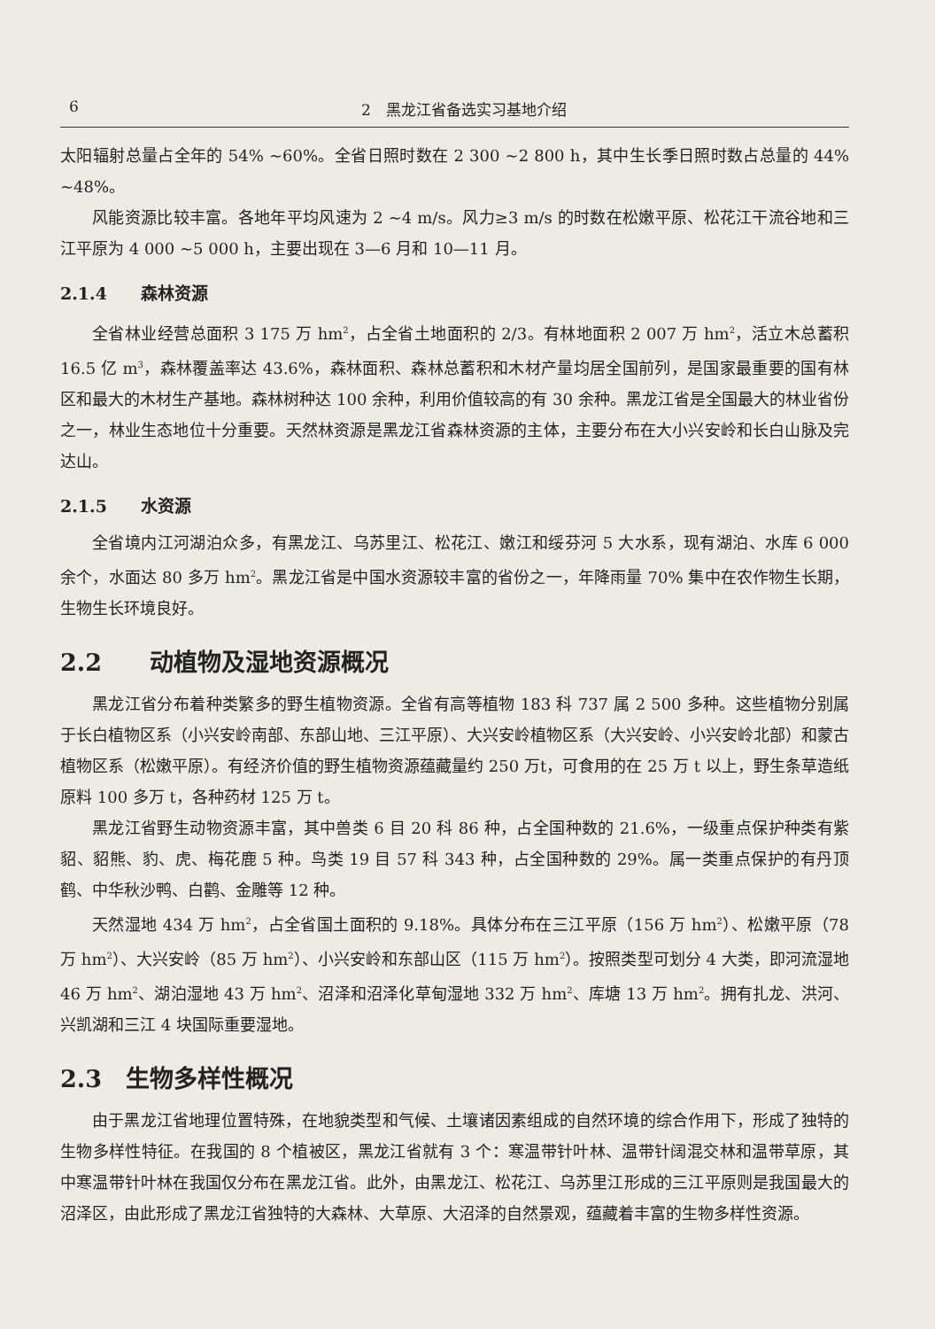6 2　黑龙江省备选实习基地介绍
太阳辐射总量占全年的 54% ~60%。全省日照时数在 2 300 ~2 800 h，其中生长季日照时数占总量的 44% ~48%。
风能资源比较丰富。各地年平均风速为 2 ~4 m/s。风力≥3 m/s 的时数在松嫩平原、松花江干流谷地和三江平原为 4 000 ~5 000 h，主要出现在 3—6 月和 10—11 月。
2.1.4　　森林资源
全省林业经营总面积 3 175 万 hm<sup>2</sup>，占全省土地面积的 2/3。有林地面积 2 007 万 hm<sup>2</sup>，活立木总蓄积 16.5 亿 m<sup>3</sup>，森林覆盖率达 43.6%，森林面积、森林总蓄积和木材产量均居全国前列，是国家最重要的国有林区和最大的木材生产基地。森林树种达 100 余种，利用价值较高的有 30 余种。黑龙江省是全国最大的林业省份之一，林业生态地位十分重要。天然林资源是黑龙江省森林资源的主体，主要分布在大小兴安岭和长白山脉及完达山。
2.1.5　　水资源
全省境内江河湖泊众多，有黑龙江、乌苏里江、松花江、嫩江和绥芬河 5 大水系，现有湖泊、水库 6 000 余个，水面达 80 多万 hm<sup>2</sup>。黑龙江省是中国水资源较丰富的省份之一，年降雨量 70% 集中在农作物生长期，生物生长环境良好。
2.2　　动植物及湿地资源概况
黑龙江省分布着种类繁多的野生植物资源。全省有高等植物 183 科 737 属 2 500 多种。这些植物分别属于长白植物区系（小兴安岭南部、东部山地、三江平原）、大兴安岭植物区系（大兴安岭、小兴安岭北部）和蒙古植物区系（松嫩平原）。有经济价值的野生植物资源蕴藏量约 250 万t，可食用的在 25 万 t 以上，野生条草造纸原料 100 多万 t，各种药材 125 万 t。
黑龙江省野生动物资源丰富，其中兽类 6 目 20 科 86 种，占全国种数的 21.6%，一级重点保护种类有紫貂、貂熊、豹、虎、梅花鹿 5 种。鸟类 19 目 57 科 343 种，占全国种数的 29%。属一类重点保护的有丹顶鹤、中华秋沙鸭、白鹳、金雕等 12 种。
天然湿地 434 万 hm<sup>2</sup>，占全省国土面积的 9.18%。具体分布在三江平原（156 万 hm<sup>2</sup>）、松嫩平原（78 万 hm<sup>2</sup>）、大兴安岭（85 万 hm<sup>2</sup>）、小兴安岭和东部山区（115 万 hm<sup>2</sup>）。按照类型可划分 4 大类，即河流湿地 46 万 hm<sup>2</sup>、湖泊湿地 43 万 hm<sup>2</sup>、沼泽和沼泽化草甸湿地 332 万 hm<sup>2</sup>、库塘 13 万 hm<sup>2</sup>。拥有扎龙、洪河、兴凯湖和三江 4 块国际重要湿地。
2.3　生物多样性概况
由于黑龙江省地理位置特殊，在地貌类型和气候、土壤诸因素组成的自然环境的综合作用下，形成了独特的生物多样性特征。在我国的 8 个植被区，黑龙江省就有 3 个：寒温带针叶林、温带针阔混交林和温带草原，其中寒温带针叶林在我国仅分布在黑龙江省。此外，由黑龙江、松花江、乌苏里江形成的三江平原则是我国最大的沼泽区，由此形成了黑龙江省独特的大森林、大草原、大沼泽的自然景观，蕴藏着丰富的生物多样性资源。